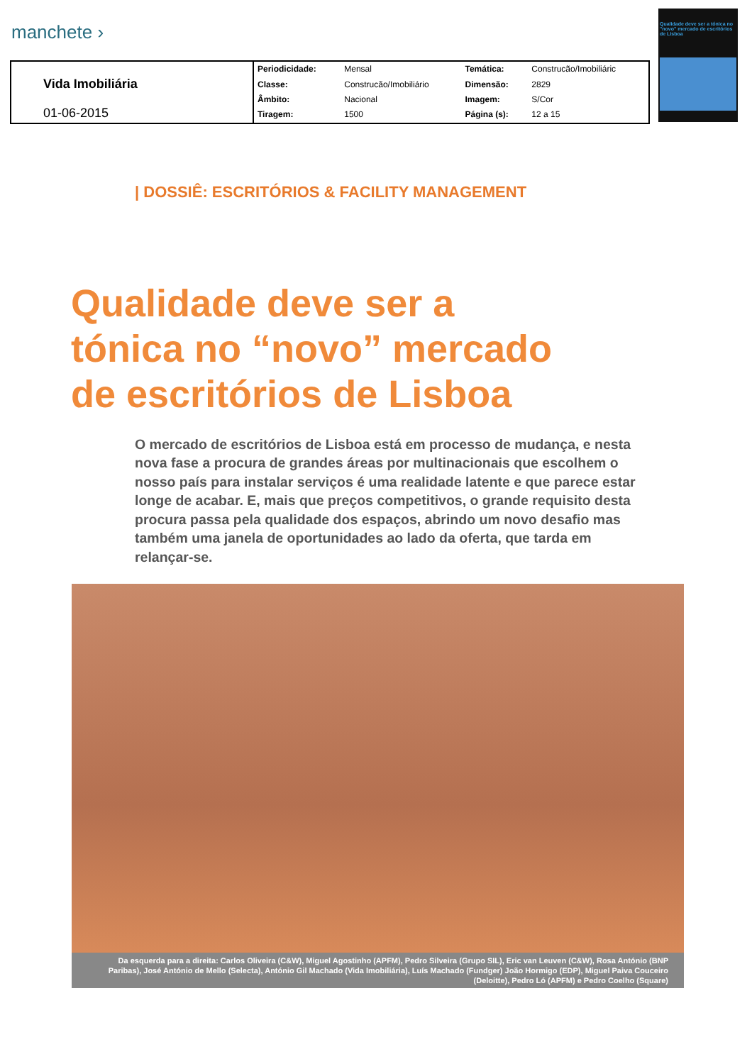manchete ›
Qualidade deve ser a tónica no "novo" mercado de escritórios de Lisboa
| Vida Imobiliária 01-06-2015 | Periodicidade: | Mensal | Temática: | Construcão/Imobiliáric |
| | Classe: | Construcão/Imobiliário | Dimensão: | 2829 |
| | Âmbito: | Nacional | Imagem: | S/Cor |
| | Tiragem: | 1500 | Página (s): | 12 a 15 |
| DOSSIÊ: ESCRITÓRIOS & FACILITY MANAGEMENT
Qualidade deve ser a
tónica no “novo” mercado
de escritórios de Lisboa
O mercado de escritórios de Lisboa está em processo de mudança, e nesta nova fase a procura de grandes áreas por multinacionais que escolhem o nosso país para instalar serviços é uma realidade latente e que parece estar longe de acabar. E, mais que preços competitivos, o grande requisito desta procura passa pela qualidade dos espaços, abrindo um novo desafio mas também uma janela de oportunidades ao lado da oferta, que tarda em relançar-se.
Da esquerda para a direita: Carlos Oliveira (C&W), Miguel Agostinho (APFM), Pedro Silveira (Grupo SIL), Eric van Leuven (C&W), Rosa António (BNP Paribas), José António de Mello (Selecta), António Gil Machado (Vida Imobiliária), Luís Machado (Fundger) João Hormigo (EDP), Miguel Paiva Couceiro (Deloitte), Pedro Ló (APFM) e Pedro Coelho (Square)